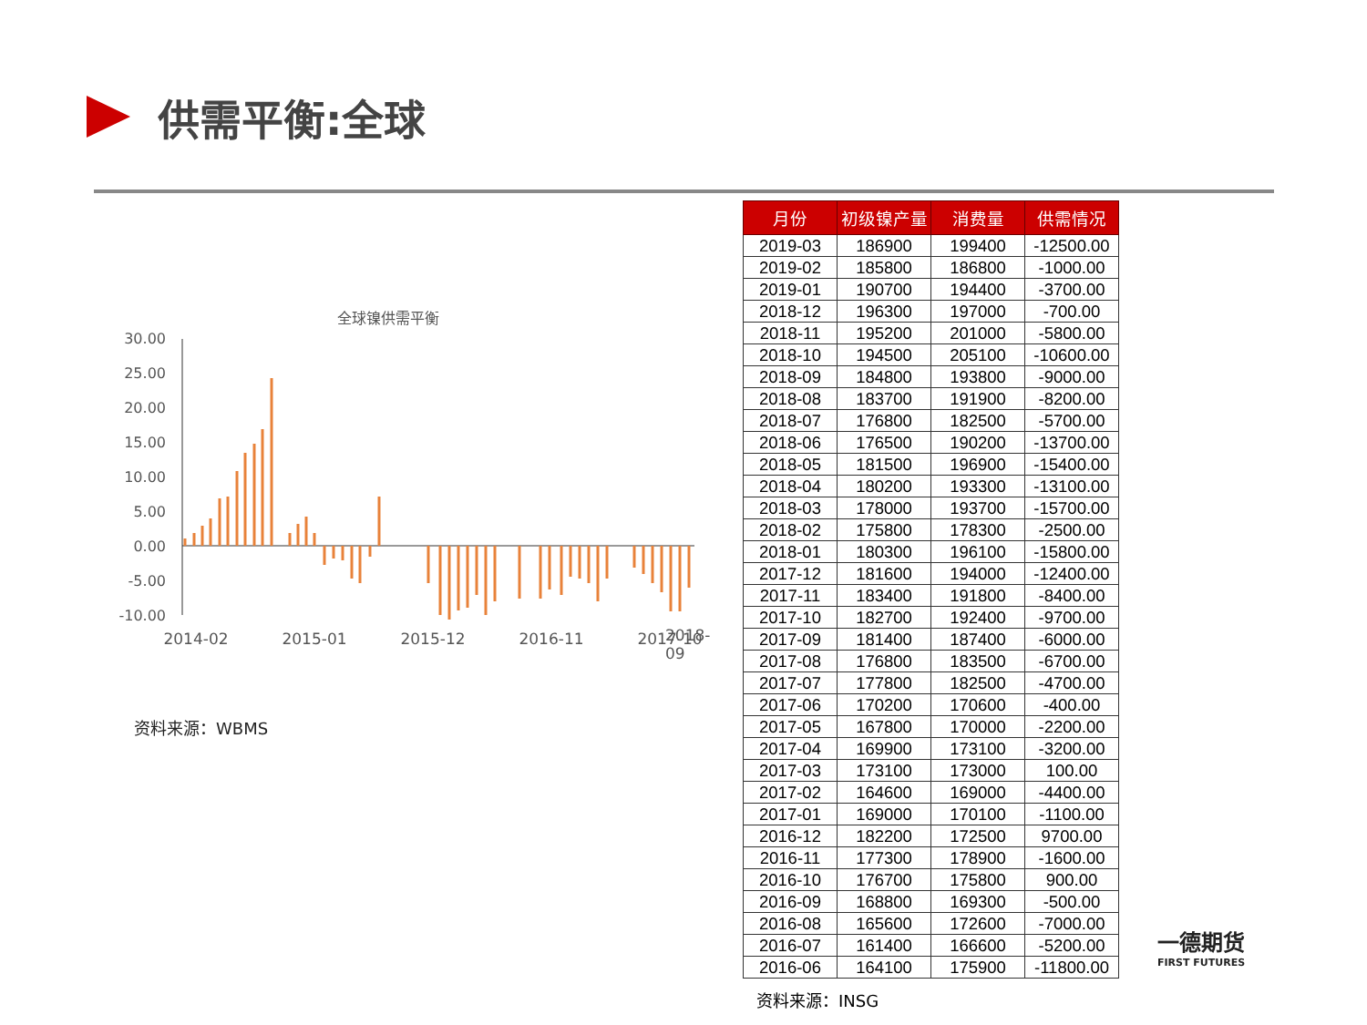供需平衡:全球
全球镍供需平衡
30.00
25.00
20.00
15.00
10.00
5.00
0.00
-5.00
-10.00
2014-02
2015-01
2015-12
2016-11
2017-10
2018-09
资料来源：WBMS
| 月份 | 初级镍产量 | 消费量 | 供需情况 |
| --- | --- | --- | --- |
| 2019-03 | 186900 | 199400 | -12500.00 |
| 2019-02 | 185800 | 186800 | -1000.00 |
| 2019-01 | 190700 | 194400 | -3700.00 |
| 2018-12 | 196300 | 197000 | -700.00 |
| 2018-11 | 195200 | 201000 | -5800.00 |
| 2018-10 | 194500 | 205100 | -10600.00 |
| 2018-09 | 184800 | 193800 | -9000.00 |
| 2018-08 | 183700 | 191900 | -8200.00 |
| 2018-07 | 176800 | 182500 | -5700.00 |
| 2018-06 | 176500 | 190200 | -13700.00 |
| 2018-05 | 181500 | 196900 | -15400.00 |
| 2018-04 | 180200 | 193300 | -13100.00 |
| 2018-03 | 178000 | 193700 | -15700.00 |
| 2018-02 | 175800 | 178300 | -2500.00 |
| 2018-01 | 180300 | 196100 | -15800.00 |
| 2017-12 | 181600 | 194000 | -12400.00 |
| 2017-11 | 183400 | 191800 | -8400.00 |
| 2017-10 | 182700 | 192400 | -9700.00 |
| 2017-09 | 181400 | 187400 | -6000.00 |
| 2017-08 | 176800 | 183500 | -6700.00 |
| 2017-07 | 177800 | 182500 | -4700.00 |
| 2017-06 | 170200 | 170600 | -400.00 |
| 2017-05 | 167800 | 170000 | -2200.00 |
| 2017-04 | 169900 | 173100 | -3200.00 |
| 2017-03 | 173100 | 173000 | 100.00 |
| 2017-02 | 164600 | 169000 | -4400.00 |
| 2017-01 | 169000 | 170100 | -1100.00 |
| 2016-12 | 182200 | 172500 | 9700.00 |
| 2016-11 | 177300 | 178900 | -1600.00 |
| 2016-10 | 176700 | 175800 | 900.00 |
| 2016-09 | 168800 | 169300 | -500.00 |
| 2016-08 | 165600 | 172600 | -7000.00 |
| 2016-07 | 161400 | 166600 | -5200.00 |
| 2016-06 | 164100 | 175900 | -11800.00 |
资料来源：INSG
一德期货
FIRST FUTURES